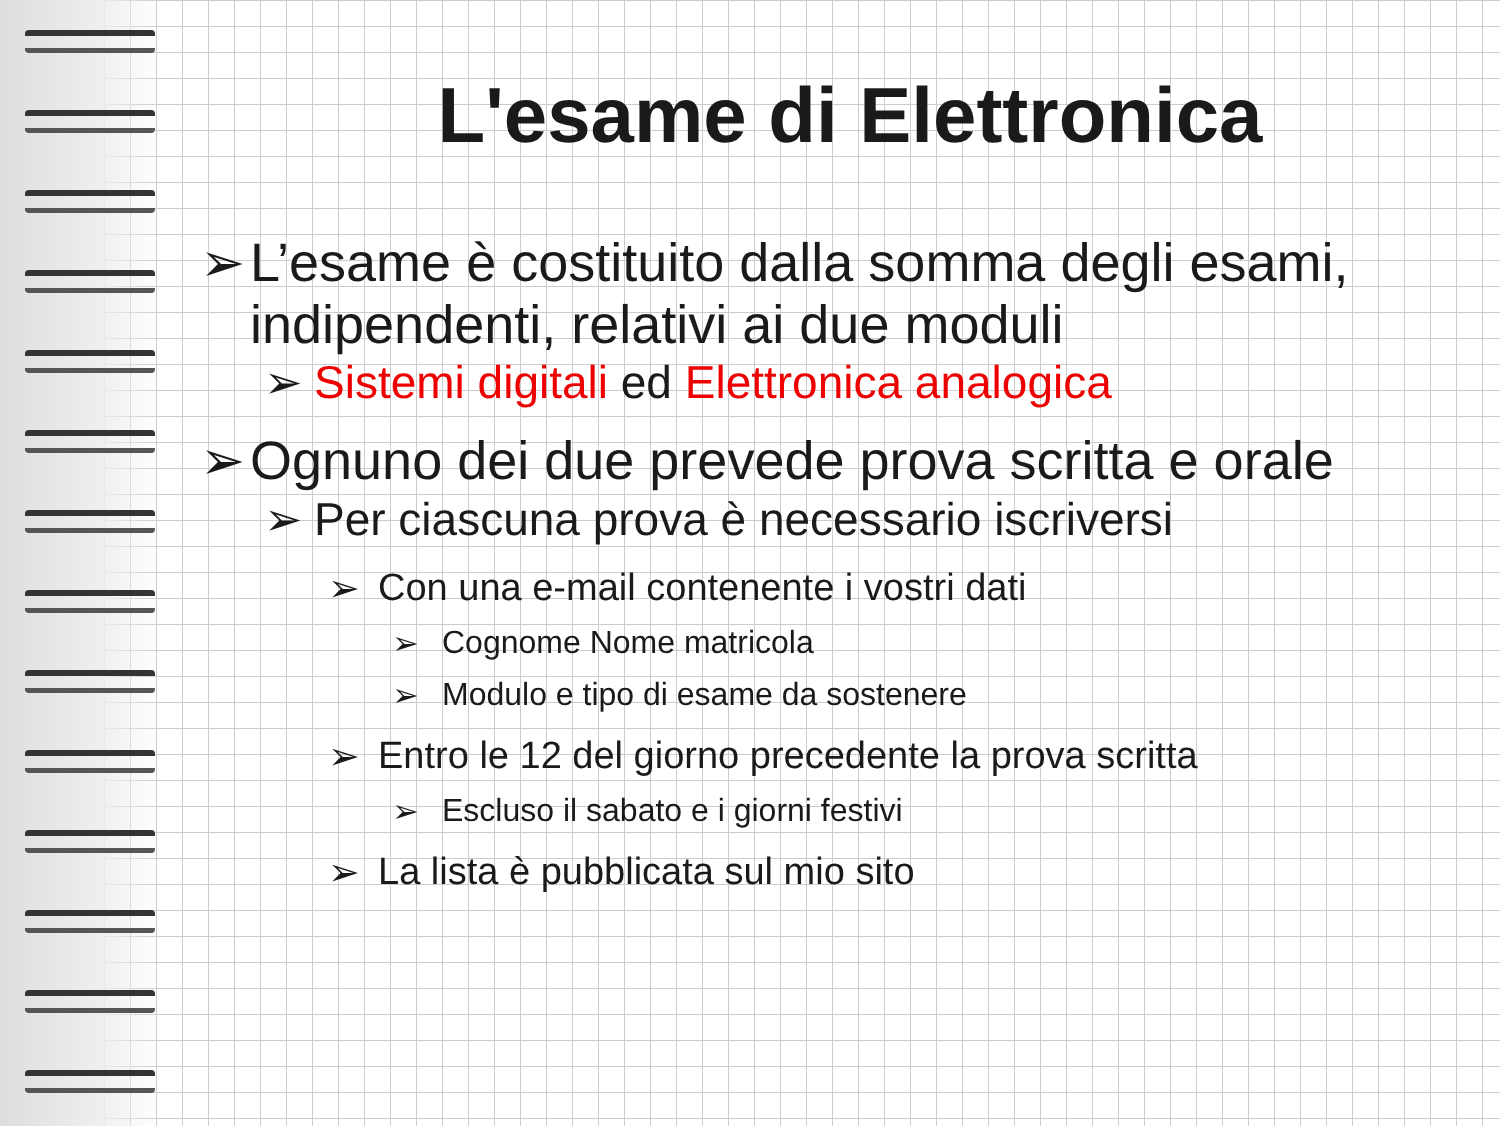L'esame di Elettronica
➢ L’esame è costituito dalla somma degli esami, indipendenti, relativi ai due moduli
➢ Sistemi digitali ed Elettronica analogica
➢ Ognuno dei due prevede prova scritta e orale
➢ Per ciascuna prova è necessario iscriversi
➢ Con una e-mail contenente i vostri dati
➢ Cognome Nome matricola
➢ Modulo e tipo di esame da sostenere
➢ Entro le 12 del giorno precedente la prova scritta
➢ Escluso il sabato e i giorni festivi
➢ La lista è pubblicata sul mio sito